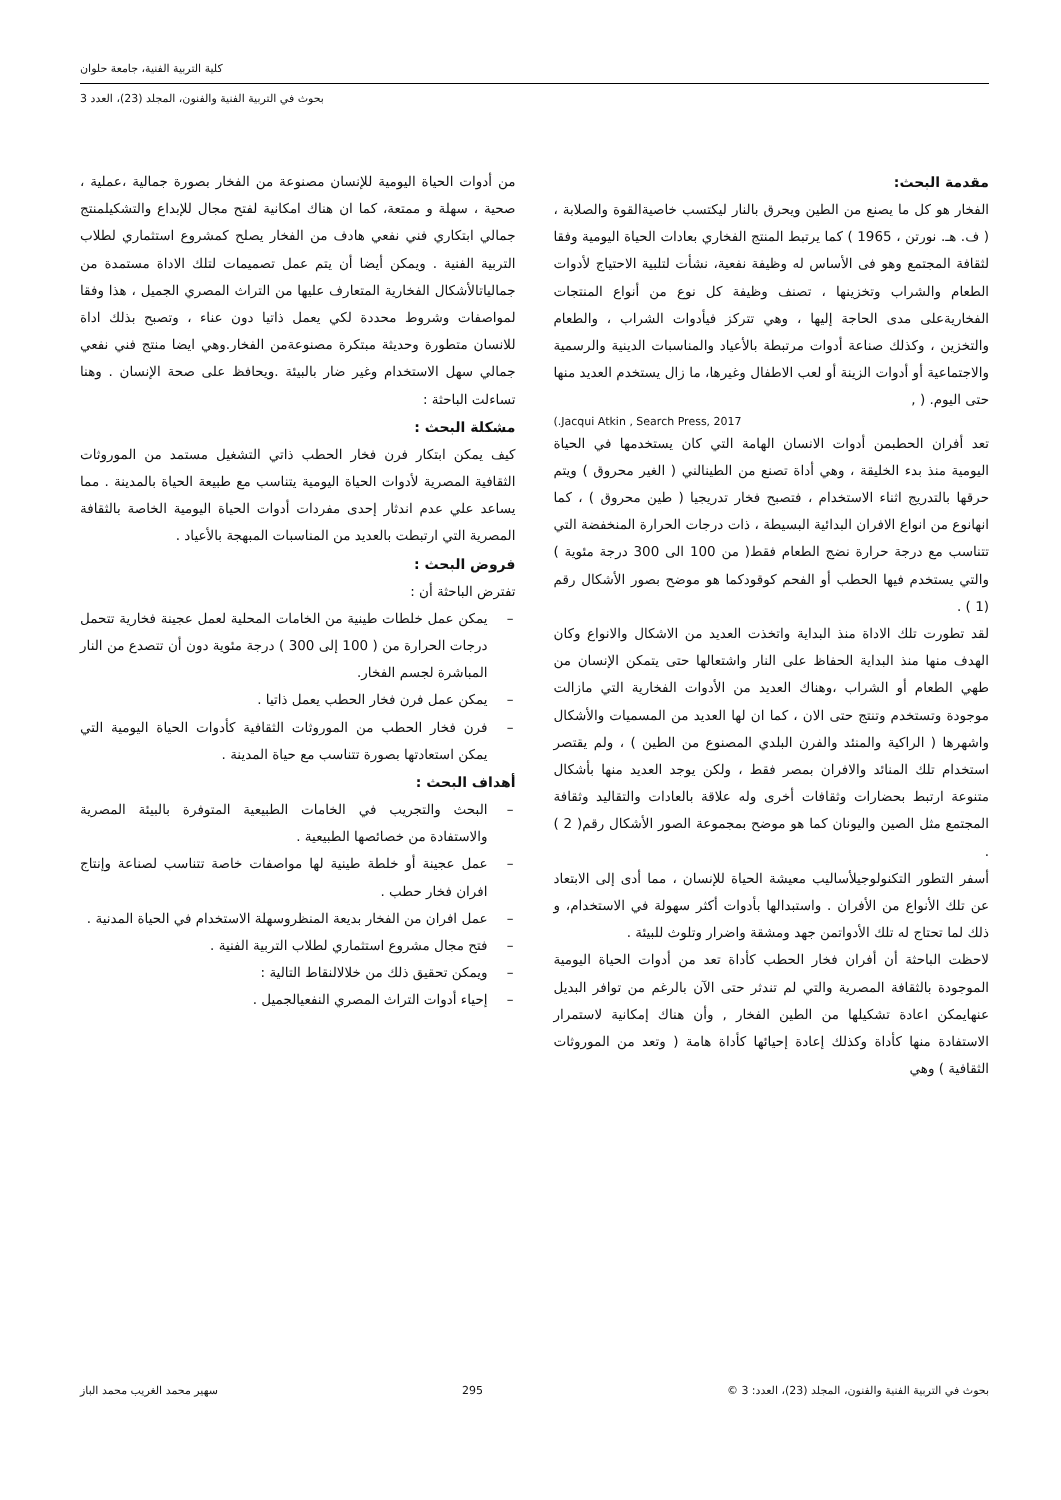كلية التربية الفنية، جامعة حلوان
بحوث في التربية الفنية والفنون، المجلد (23)، العدد 3
مقدمة البحث:
الفخار هو كل ما يصنع من الطين ويحرق بالنار ليكتسب خاصيةالقوة والصلابة ، ( ف. هـ. نورتن ، 1965 ) كما يرتبط المنتج الفخاري بعادات الحياة اليومية وفقا لثقافة المجتمع وهو فى الأساس له وظيفة نفعية، نشأت لتلبية الاحتياج لأدوات الطعام والشراب وتخزينها ، تصنف وظيفة كل نوع من أنواع المنتجات الفخاريةعلى مدى الحاجة إليها ، وهي تتركز فيأدوات الشراب ، والطعام والتخزين ، وكذلك صناعة أدوات مرتبطة بالأعياد والمناسبات الدينية والرسمية والاجتماعية أو أدوات الزينة أو لعب الاطفال وغيرها، ما زال يستخدم العديد منها حتى اليوم. ( ,
Jacqui Atkin , Search Press, 2017.)
تعد أفران الحطبمن أدوات الانسان الهامة التي كان يستخدمها في الحياة اليومية منذ بدء الخليقة ، وهي أداة تصنع من الطينالني ( الغير محروق ) ويتم حرقها بالتدريج اثناء الاستخدام ، فتصبح فخار تدريجيا ( طين محروق ) ، كما انهانوع من انواع الافران البدائية البسيطة ، ذات درجات الحرارة المنخفضة التي تتناسب مع درجة حرارة نضج الطعام فقط( من 100 الى 300 درجة مئوية ) والتي يستخدم فيها الحطب أو الفحم كوقودكما هو موضح بصور الأشكال رقم (1 ) .
لقد تطورت تلك الاداة منذ البداية واتخذت العديد من الاشكال والانواع وكان الهدف منها منذ البداية الحفاظ على النار واشتعالها حتى يتمكن الإنسان من طهي الطعام أو الشراب ،وهناك العديد من الأدوات الفخارية التي مازالت موجودة وتستخدم وتنتج حتى الان ، كما ان لها العديد من المسميات والأشكال واشهرها ( الراكية والمنئد والفرن البلدي المصنوع من الطين ) ، ولم يقتصر استخدام تلك المنائد والافران بمصر فقط ، ولكن يوجد العديد منها بأشكال متنوعة ارتبط بحضارات وثقافات أخرى وله علاقة بالعادات والتقاليد وثقافة المجتمع مثل الصين واليونان كما هو موضح بمجموعة الصور الأشكال رقم( 2 ) .
أسفر التطور التكنولوجيلأساليب معيشة الحياة للإنسان ، مما أدى إلى الابتعاد عن تلك الأنواع من الأفران . واستبدالها بأدوات أكثر سهولة في الاستخدام، و ذلك لما تحتاج له تلك الأدواتمن جهد ومشقة واضرار وتلوث للبيئة .
لاحظت الباحثة أن أفران فخار الحطب كأداة تعد من أدوات الحياة اليومية الموجودة بالثقافة المصرية والتي لم تندثر حتى الآن بالرغم من توافر البديل عنهايمكن اعادة تشكيلها من الطين الفخار , وأن هناك إمكانية لاستمرار الاستفادة منها كأداة وكذلك إعادة إحيائها كأداة هامة ( وتعد من الموروثات الثقافية ) وهي
من أدوات الحياة اليومية للإنسان مصنوعة من الفخار بصورة جمالية ،عملية ، صحية ، سهلة و ممتعة، كما ان هناك امكانية لفتح مجال للإبداع والتشكيلمنتج جمالي ابتكاري فني نفعي هادف من الفخار يصلح كمشروع استثماري لطلاب التربية الفنية . ويمكن أيضا أن يتم عمل تصميمات لتلك الاداة مستمدة من جمالياتالأشكال الفخارية المتعارف عليها من التراث المصري الجميل ، هذا وفقا لمواصفات وشروط محددة لكي يعمل ذاتيا دون عناء ، وتصبح بذلك اداة للانسان متطورة وحديثة مبتكرة مصنوعةمن الفخار.وهي ايضا منتج فني نفعي جمالي سهل الاستخدام وغير ضار بالبيئة .ويحافظ على صحة الإنسان . وهنا تساءلت الباحثة :
مشكلة البحث :
كيف يمكن ابتكار فرن فخار الحطب ذاتي التشغيل مستمد من الموروثات الثقافية المصرية لأدوات الحياة اليومية يتناسب مع طبيعة الحياة بالمدينة . مما يساعد علي عدم اندثار إحدى مفردات أدوات الحياة اليومية الخاصة بالثقافة المصرية التي ارتبطت بالعديد من المناسبات المبهجة بالأعياد .
فروض البحث :
تفترض الباحثة أن :
– يمكن عمل خلطات طينية من الخامات المحلية لعمل عجينة فخارية تتحمل درجات الحرارة من ( 100 إلى 300 ) درجة مئوية دون أن تتصدع من النار المباشرة لجسم الفخار.
– يمكن عمل فرن فخار الحطب يعمل ذاتيا .
– فرن فخار الحطب من الموروثات الثقافية كأدوات الحياة اليومية التي يمكن استعادتها بصورة تتناسب مع حياة المدينة .
أهداف البحث :
– البحث والتجريب في الخامات الطبيعية المتوفرة بالبيئة المصرية والاستفادة من خصائصها الطبيعية .
– عمل عجينة أو خلطة طينية لها مواصفات خاصة تتناسب لصناعة وإنتاج افران فخار حطب .
– عمل افران من الفخار بديعة المنظروسهلة الاستخدام في الحياة المدنية .
– فتح مجال مشروع استثماري لطلاب التربية الفنية .
– ويمكن تحقيق ذلك من خلالالنقاط التالية :
– إحياء أدوات التراث المصري النفعيالجميل .
بحوث في التربية الفنية والفنون، المجلد (23)، العدد: 3 © 295 سهير محمد الغريب محمد الباز